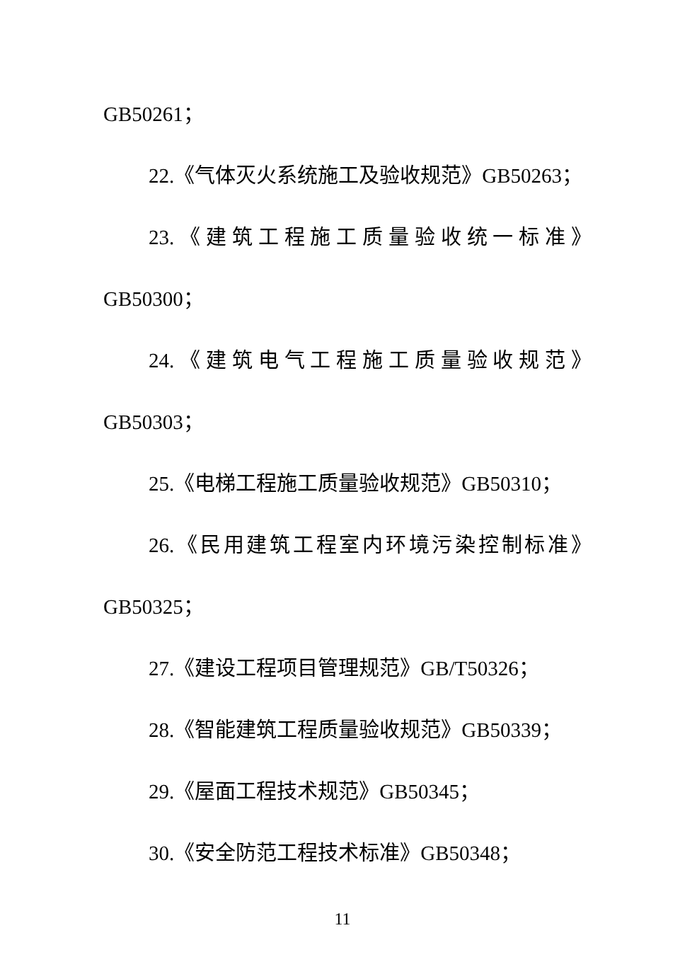GB50261；
22.《气体灭火系统施工及验收规范》GB50263；
23.《建筑工程施工质量验收统一标准》
GB50300；
24.《建筑电气工程施工质量验收规范》
GB50303；
25.《电梯工程施工质量验收规范》GB50310；
26.《民用建筑工程室内环境污染控制标准》
GB50325；
27.《建设工程项目管理规范》GB/T50326；
28.《智能建筑工程质量验收规范》GB50339；
29.《屋面工程技术规范》GB50345；
30.《安全防范工程技术标准》GB50348；
11